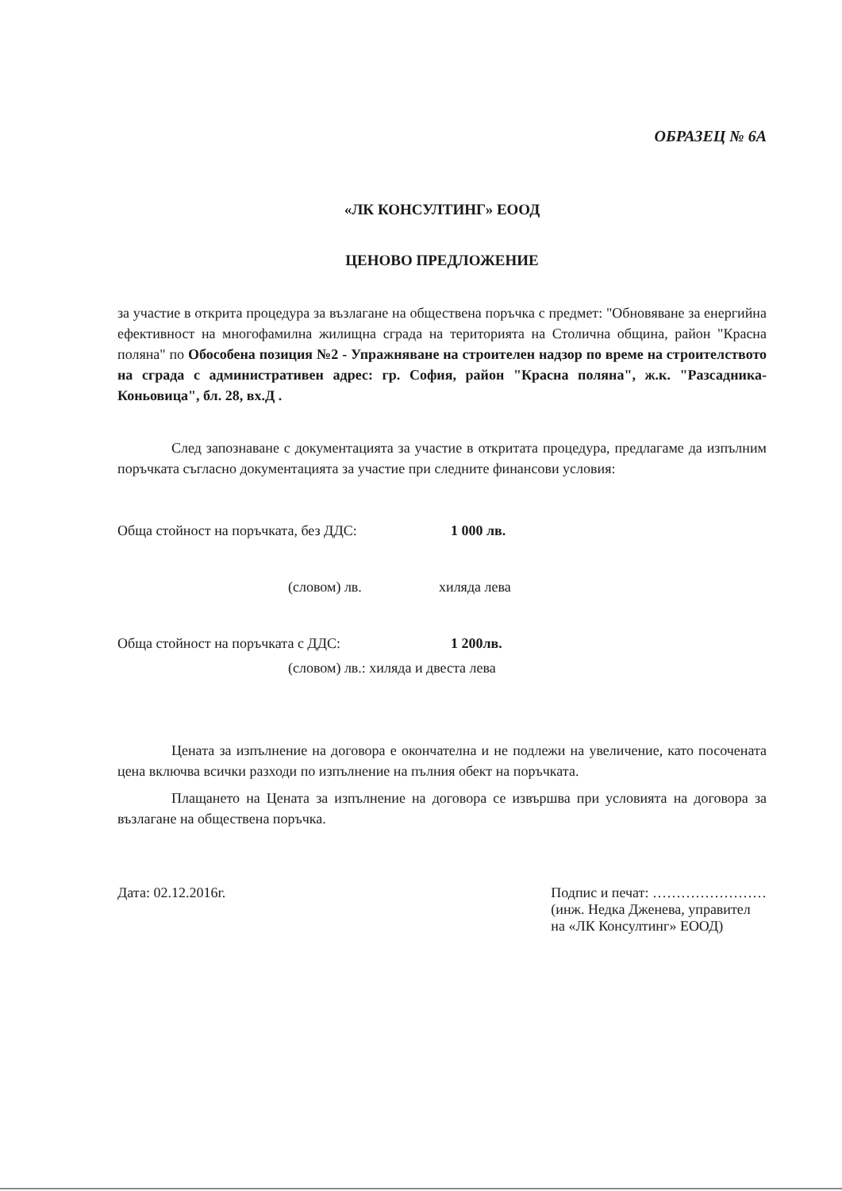ОБРАЗЕЦ № 6А
«ЛК КОНСУЛТИНГ» ЕООД
ЦЕНОВО ПРЕДЛОЖЕНИЕ
за участие в открита процедура за възлагане на обществена поръчка с предмет: "Обновяване за енергийна ефективност на многофамилна жилищна сграда на територията на Столична община, район "Красна поляна" по Обособена позиция №2 - Упражняване на строителен надзор по време на строителството на сграда с административен адрес: гр. София, район "Красна поляна", ж.к. "Разсадника-Коньовица", бл. 28, вх.Д .
След запознаване с документацията за участие в откритата процедура, предлагаме да изпълним поръчката съгласно документацията за участие при следните финансови условия:
Обща стойност на поръчката, без ДДС: 1 000 лв.
(словом) лв. хиляда лева
Обща стойност на поръчката с ДДС: 1 200лв.
(словом) лв.: хиляда и двеста лева
Цената за изпълнение на договора е окончателна и не подлежи на увеличение, като посочената цена включва всички разходи по изпълнение на пълния обект на поръчката.
Плащането на Цената за изпълнение на договора се извършва при условията на договора за възлагане на обществена поръчка.
Дата: 02.12.2016г. Подпис и печат: ……………………
(инж. Недка Дженева, управител
на «ЛК Консултинг» ЕООД)